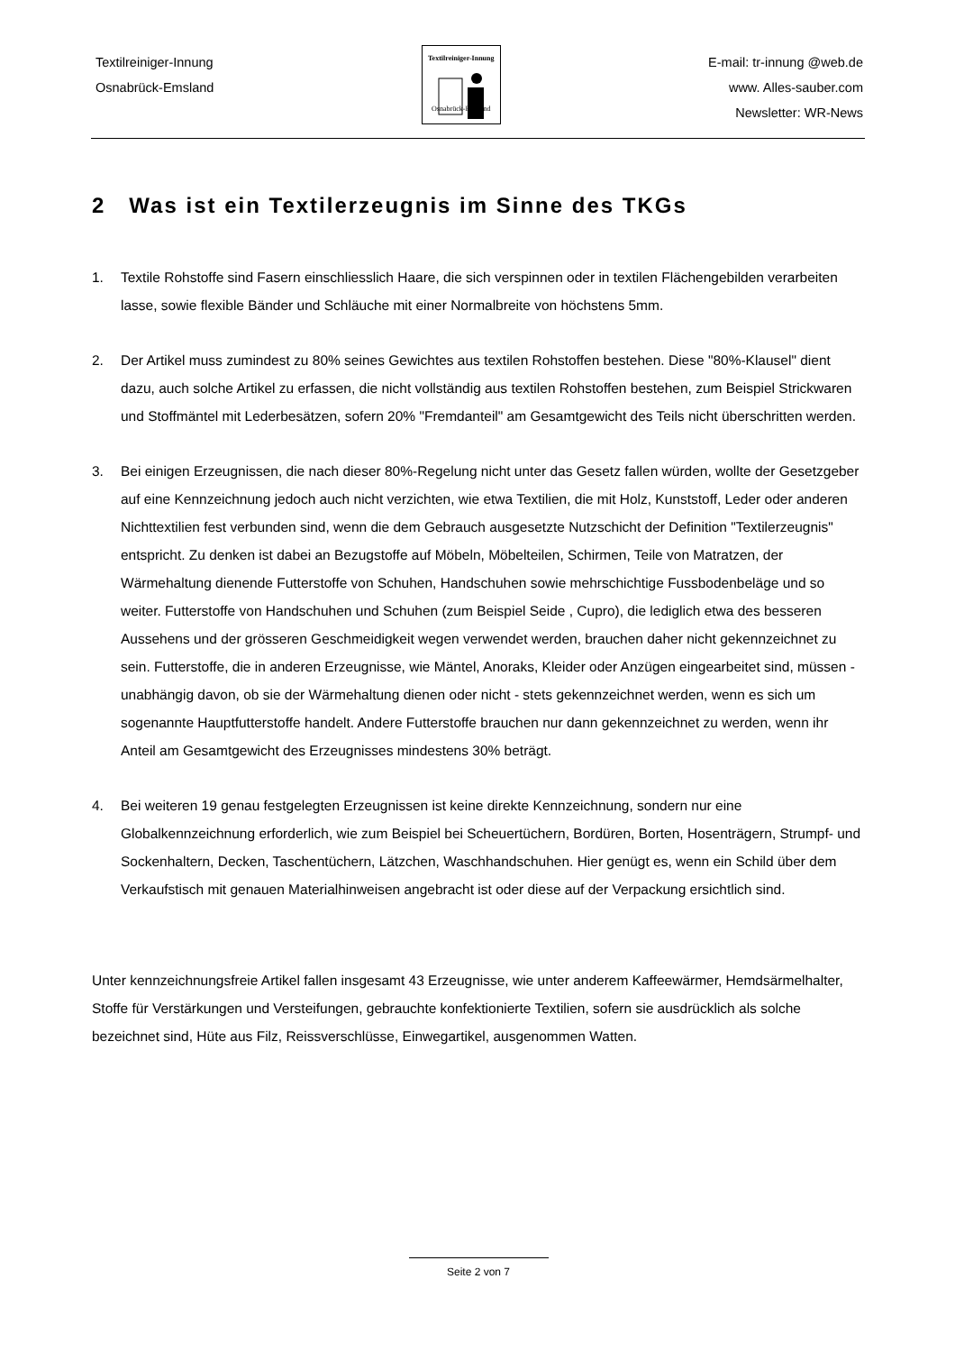Textilreiniger-Innung
Osnabrück-Emsland
Textilreiniger-Innung
Osnabrück-Emsland
E-mail: tr-innung @web.de
www. Alles-sauber.com
Newsletter: WR-News
2 Was ist ein Textilerzeugnis im Sinne des TKGs
1. Textile Rohstoffe sind Fasern einschliesslich Haare, die sich verspinnen oder in textilen Flächengebilden verarbeiten lasse, sowie flexible Bänder und Schläuche mit einer Normalbreite von höchstens 5mm.
2. Der Artikel muss zumindest zu 80% seines Gewichtes aus textilen Rohstoffen bestehen. Diese "80%-Klausel" dient dazu, auch solche Artikel zu erfassen, die nicht vollständig aus textilen Rohstoffen bestehen, zum Beispiel Strickwaren und Stoffmäntel mit Lederbesätzen, sofern 20% "Fremdanteil" am Gesamtgewicht des Teils nicht überschritten werden.
3. Bei einigen Erzeugnissen, die nach dieser 80%-Regelung nicht unter das Gesetz fallen würden, wollte der Gesetzgeber auf eine Kennzeichnung jedoch auch nicht verzichten, wie etwa Textilien, die mit Holz, Kunststoff, Leder oder anderen Nichttextilien fest verbunden sind, wenn die dem Gebrauch ausgesetzte Nutzschicht der Definition "Textilerzeugnis" entspricht. Zu denken ist dabei an Bezugstoffe auf Möbeln, Möbelteilen, Schirmen, Teile von Matratzen, der Wärmehaltung dienende Futterstoffe von Schuhen, Handschuhen sowie mehrschichtige Fussbodenbeläge und so weiter. Futterstoffe von Handschuhen und Schuhen (zum Beispiel Seide , Cupro), die lediglich etwa des besseren Aussehens und der grösseren Geschmeidigkeit wegen verwendet werden, brauchen daher nicht gekennzeichnet zu sein. Futterstoffe, die in anderen Erzeugnisse, wie Mäntel, Anoraks, Kleider oder Anzügen eingearbeitet sind, müssen - unabhängig davon, ob sie der Wärmehaltung dienen oder nicht - stets gekennzeichnet werden, wenn es sich um sogenannte Hauptfutterstoffe handelt. Andere Futterstoffe brauchen nur dann gekennzeichnet zu werden, wenn ihr Anteil am Gesamtgewicht des Erzeugnisses mindestens 30% beträgt.
4. Bei weiteren 19 genau festgelegten Erzeugnissen ist keine direkte Kennzeichnung, sondern nur eine Globalkennzeichnung erforderlich, wie zum Beispiel bei Scheuertüchern, Bordüren, Borten, Hosenträgern, Strumpf- und Sockenhaltern, Decken, Taschentüchern, Lätzchen, Waschhandschuhen. Hier genügt es, wenn ein Schild über dem Verkaufstisch mit genauen Materialhinweisen angebracht ist oder diese auf der Verpackung ersichtlich sind.
Unter kennzeichnungsfreie Artikel fallen insgesamt 43 Erzeugnisse, wie unter anderem Kaffeewärmer, Hemdsärmelhalter, Stoffe für Verstärkungen und Versteifungen, gebrauchte konfektionierte Textilien, sofern sie ausdrücklich als solche bezeichnet sind, Hüte aus Filz, Reissverschlüsse, Einwegartikel, ausgenommen Watten.
Seite 2 von 7